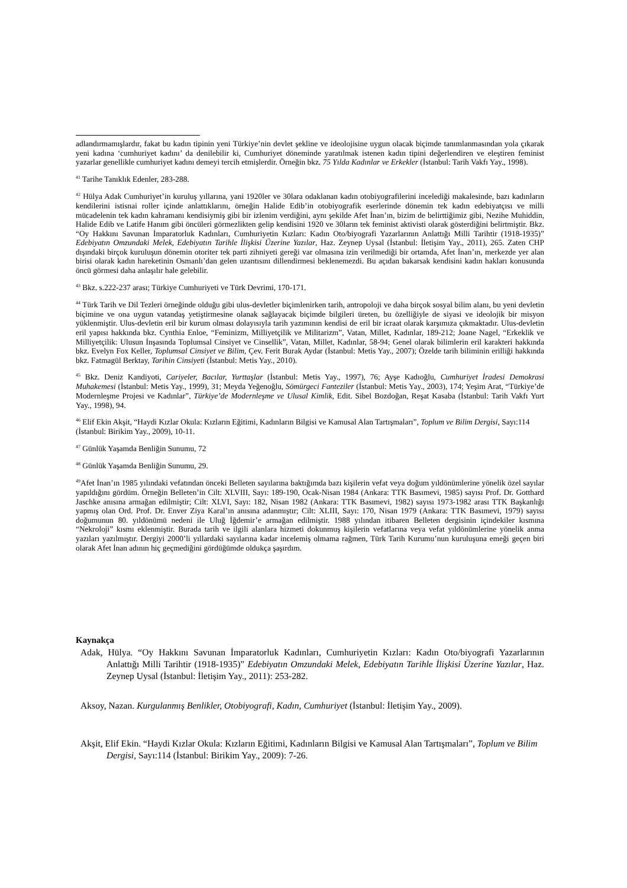adlandırmamışlardır, fakat bu kadın tipinin yeni Türkiye’nin devlet şekline ve ideolojisine uygun olacak biçimde tanımlanmasından yola çıkarak yeni kadına ‘cumhuriyet kadını’ da denilebilir ki, Cumhuriyet döneminde yaratılmak istenen kadın tipini değerlendiren ve eleştiren feminist yazarlar genellikle cumhuriyet kadını demeyi tercih etmişlerdir. Örneğin bkz. 75 Yılda Kadınlar ve Erkekler (İstanbul: Tarih Vakfı Yay., 1998).
<sup>41</sup> Tarihe Tanıklık Edenler, 283-288.
<sup>42</sup> Hülya Adak Cumhuriyet’in kuruluş yıllarına, yani 1920ler ve 30lara odaklanan kadın otobiyografilerini incelediği makalesinde, bazı kadınların kendilerini istisnai roller içinde anlattıklarını, örneğin Halide Edib’in otobiyografik eserlerinde dönemin tek kadın edebiyatçısı ve milli mücadelenin tek kadın kahramanı kendisiymiş gibi bir izlenim verdiğini, aynı şekilde Afet İnan’ın, bizim de belirttiğimiz gibi, Nezihe Muhiddin, Halide Edib ve Latife Hanım gibi öncüleri görmezlikten gelip kendisini 1920 ve 30ların tek feminist aktivisti olarak gösterdiğini belirtmiştir. Bkz. “Oy Hakkını Savunan İmparatorluk Kadınları, Cumhuriyetin Kızları: Kadın Oto/biyografi Yazarlarının Anlattığı Milli Tarihtir (1918-1935)” Edebiyatın Omzundaki Melek, Edebiyatın Tarihle İlişkisi Üzerine Yazılar, Haz. Zeynep Uysal (İstanbul: İletişim Yay., 2011), 265. Zaten CHP dışındaki birçok kuruluşun dönemin otoriter tek parti zihniyeti gereği var olmasına izin verilmediği bir ortamda, Afet İnan’ın, merkezde yer alan birisi olarak kadın hareketinin Osmanlı’dan gelen uzantısını dillendirmesi beklenemezdi. Bu açıdan bakarsak kendisini kadın hakları konusunda öncü görmesi daha anlaşılır hale gelebilir.
<sup>43</sup> Bkz. s.222-237 arası; Türkiye Cumhuriyeti ve Türk Devrimi, 170-171.
<sup>44</sup> Türk Tarih ve Dil Tezleri örneğinde olduğu gibi ulus-devletler biçimlenirken tarih, antropoloji ve daha birçok sosyal bilim alanı, bu yeni devletin biçimine ve ona uygun vatandaş yetiştirmesine olanak sağlayacak biçimde bilgileri üreten, bu özelliğiyle de siyasi ve ideolojik bir misyon yüklenmiştir. Ulus-devletin eril bir kurum olması dolayısıyla tarih yazımının kendisi de eril bir icraat olarak karşımıza çıkmaktadır. Ulus-devletin eril yapısı hakkında bkz. Cynthia Enloe, “Feminizm, Milliyetçilik ve Militarizm”, Vatan, Millet, Kadınlar, 189-212; Joane Nagel, “Erkeklik ve Milliyetçilik: Ulusun İnşasında Toplumsal Cinsiyet ve Cinsellik”, Vatan, Millet, Kadınlar, 58-94; Genel olarak bilimlerin eril karakteri hakkında bkz. Evelyn Fox Keller, Toplumsal Cinsiyet ve Bilim, Çev. Ferit Burak Aydar (İstanbul: Metis Yay., 2007); Özelde tarih biliminin erilliği hakkında bkz. Fatmagül Berktay, Tarihin Cinsiyeti (İstanbul: Metis Yay., 2010).
<sup>45</sup> Bkz. Deniz Kandiyoti, Cariyeler, Bacılar, Yurttaşlar (İstanbul: Metis Yay., 1997), 76; Ayşe Kadıoğlu, Cumhuriyet İradesi Demokrasi Muhakemesi (İstanbul: Metis Yay., 1999), 31; Meyda Yeğenoğlu, Sömürgeci Fanteziler (İstanbul: Metis Yay., 2003), 174; Yeşim Arat, “Türkiye’de Modernleşme Projesi ve Kadınlar”, Türkiye’de Modernleşme ve Ulusal Kimlik, Edit. Sibel Bozdoğan, Reşat Kasaba (İstanbul: Tarih Vakfı Yurt Yay., 1998), 94.
<sup>46</sup> Elif Ekin Akşit, “Haydi Kızlar Okula: Kızların Eğitimi, Kadınların Bilgisi ve Kamusal Alan Tartışmaları”, Toplum ve Bilim Dergisi, Sayı:114 (İstanbul: Birikim Yay., 2009), 10-11.
<sup>47</sup> Günlük Yaşamda Benliğin Sunumu, 72
<sup>48</sup> Günlük Yaşamda Benliğin Sunumu, 29.
<sup>49</sup> Afet İnan’ın 1985 yılındaki vefatından önceki Belleten sayılarına baktığımda bazı kişilerin vefat veya doğum yıldönümlerine yönelik özel sayılar yapıldığını gördüm. Örneğin Belleten’in Cilt: XLVIII, Sayı: 189-190, Ocak-Nisan 1984 (Ankara: TTK Basımevi, 1985) sayısı Prof. Dr. Gotthard Jaschke anısına armağan edilmiştir; Cilt: XLVI, Sayı: 182, Nisan 1982 (Ankara: TTK Basımevi, 1982) sayısı 1973-1982 arası TTK Başkanlığı yapmış olan Ord. Prof. Dr. Enver Ziya Karal’ın anısına adanmıştır; Cilt: XLIII, Sayı: 170, Nisan 1979 (Ankara: TTK Basımevi, 1979) sayısı doğumunun 80. yıldönümü nedeni ile Uluğ İğdemir’e armağan edilmiştir. 1988 yılından itibaren Belleten dergisinin içindekiler kısmına “Nekroloji” kısmı eklenmiştir. Burada tarih ve ilgili alanlara hizmeti dokunmuş kişilerin vefatlarına veya vefat yıldönümlerine yönelik anma yazıları yazılmıştır. Dergiyi 2000’li yıllardaki sayılarına kadar incelemiş olmama rağmen, Türk Tarih Kurumu’nun kuruluşuna emeği geçen biri olarak Afet İnan adının hiç geçmediğini gördüğümde oldukça şaşırdım.
Kaynakça
Adak, Hülya. “Oy Hakkını Savunan İmparatorluk Kadınları, Cumhuriyetin Kızları: Kadın Oto/biyografi Yazarlarının Anlattığı Milli Tarihtir (1918-1935)” Edebiyatın Omzundaki Melek, Edebiyatın Tarihle İlişkisi Üzerine Yazılar, Haz. Zeynep Uysal (İstanbul: İletişim Yay., 2011): 253-282.
Aksoy, Nazan. Kurgulanmış Benlikler, Otobiyografi, Kadın, Cumhuriyet (İstanbul: İletişim Yay., 2009).
Akşit, Elif Ekin. “Haydi Kızlar Okula: Kızların Eğitimi, Kadınların Bilgisi ve Kamusal Alan Tartışmaları”, Toplum ve Bilim Dergisi, Sayı:114 (İstanbul: Birikim Yay., 2009): 7-26.